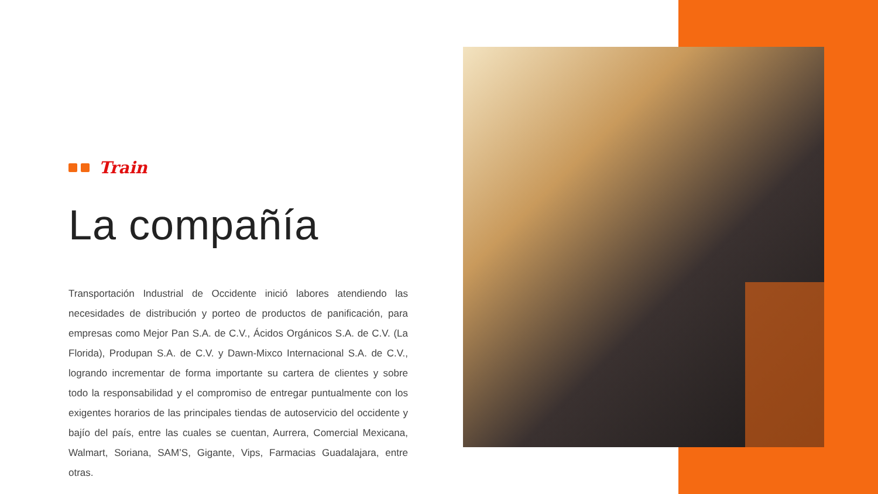Train
La compañía
Transportación Industrial de Occidente inició labores atendiendo las necesidades de distribución y porteo de productos de panificación, para empresas como Mejor Pan S.A. de C.V., Ácidos Orgánicos S.A. de C.V. (La Florida), Produpan S.A. de C.V. y Dawn-Mixco Internacional S.A. de C.V., logrando incrementar de forma importante su cartera de clientes y sobre todo la responsabilidad y el compromiso de entregar puntualmente con los exigentes horarios de las principales tiendas de autoservicio del occidente y bajío del país, entre las cuales se cuentan, Aurrera, Comercial Mexicana, Walmart, Soriana, SAM’S, Gigante, Vips, Farmacias Guadalajara, entre otras.